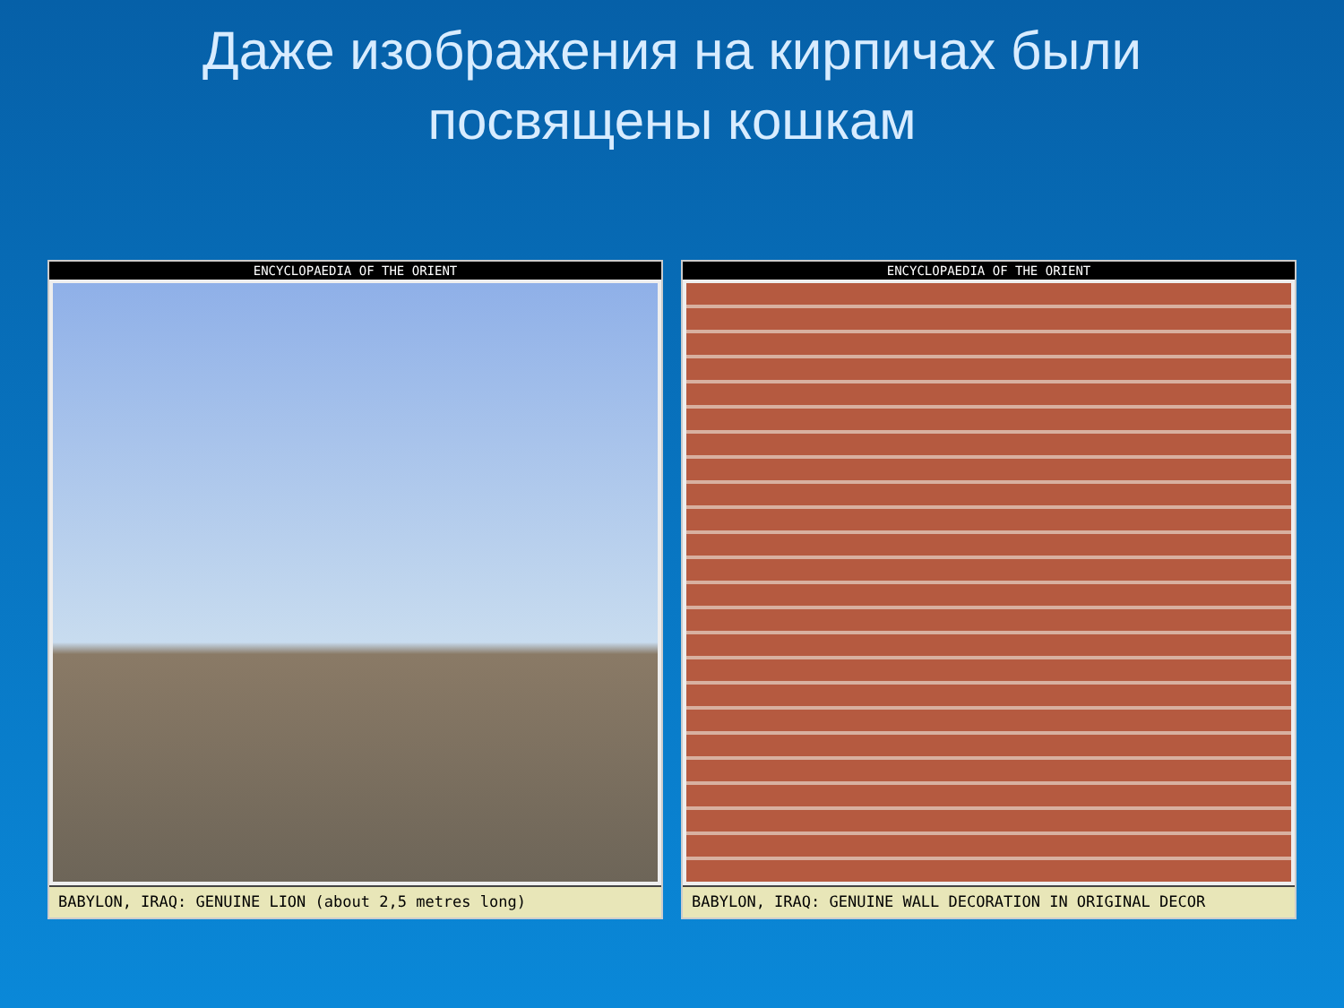Даже изображения на кирпичах были
посвящены кошкам
ENCYCLOPAEDIA OF THE ORIENT
BABYLON, IRAQ: GENUINE LION (about 2,5 metres long)
ENCYCLOPAEDIA OF THE ORIENT
BABYLON, IRAQ: GENUINE WALL DECORATION IN ORIGINAL DECOR